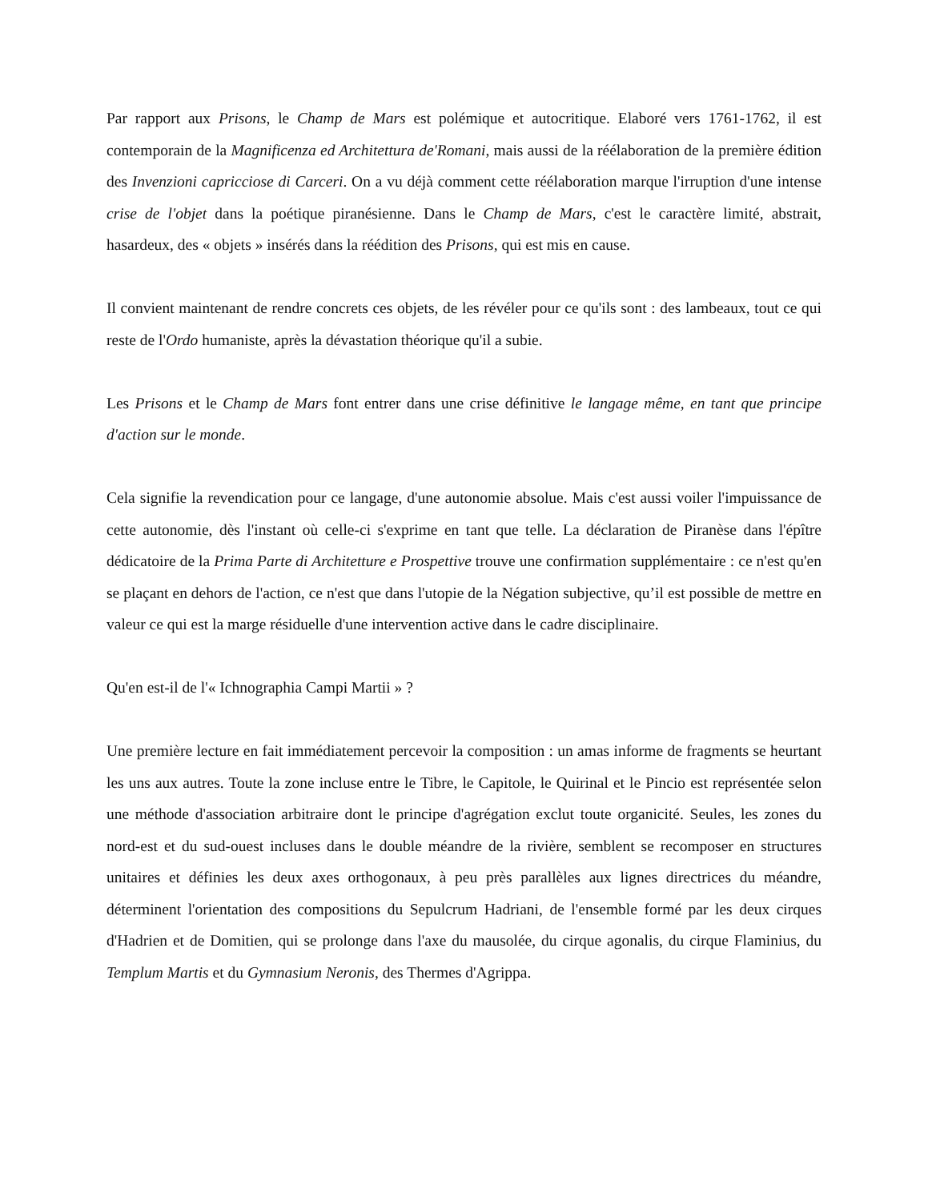Par rapport aux Prisons, le Champ de Mars est polémique et autocritique. Elaboré vers 1761-1762, il est contemporain de la Magnificenza ed Architettura de'Romani, mais aussi de la réélaboration de la première édition des Invenzioni capricciose di Carceri. On a vu déjà comment cette réélaboration marque l'irruption d'une intense crise de l'objet dans la poétique piranésienne. Dans le Champ de Mars, c'est le caractère limité, abstrait, hasardeux, des « objets » insérés dans la réédition des Prisons, qui est mis en cause.
Il convient maintenant de rendre concrets ces objets, de les révéler pour ce qu'ils sont : des lambeaux, tout ce qui reste de l'Ordo humaniste, après la dévastation théorique qu'il a subie.
Les Prisons et le Champ de Mars font entrer dans une crise définitive le langage même, en tant que principe d'action sur le monde.
Cela signifie la revendication pour ce langage, d'une autonomie absolue. Mais c'est aussi voiler l'impuissance de cette autonomie, dès l'instant où celle-ci s'exprime en tant que telle. La déclaration de Piranèse dans l'épître dédicatoire de la Prima Parte di Architetture e Prospettive trouve une confirmation supplémentaire : ce n'est qu'en se plaçant en dehors de l'action, ce n'est que dans l'utopie de la Négation subjective, qu’il est possible de mettre en valeur ce qui est la marge résiduelle d'une intervention active dans le cadre disciplinaire.
Qu'en est-il de l'« Ichnographia Campi Martii » ?
Une première lecture en fait immédiatement percevoir la composition : un amas informe de fragments se heurtant les uns aux autres. Toute la zone incluse entre le Tibre, le Capitole, le Quirinal et le Pincio est représentée selon une méthode d'association arbitraire dont le principe d'agrégation exclut toute organicité. Seules, les zones du nord-est et du sud-ouest incluses dans le double méandre de la rivière, semblent se recomposer en structures unitaires et définies les deux axes orthogonaux, à peu près parallèles aux lignes directrices du méandre, déterminent l'orientation des compositions du Sepulcrum Hadriani, de l'ensemble formé par les deux cirques d'Hadrien et de Domitien, qui se prolonge dans l'axe du mausolée, du cirque agonalis, du cirque Flaminius, du Templum Martis et du Gymnasium Neronis, des Thermes d'Agrippa.